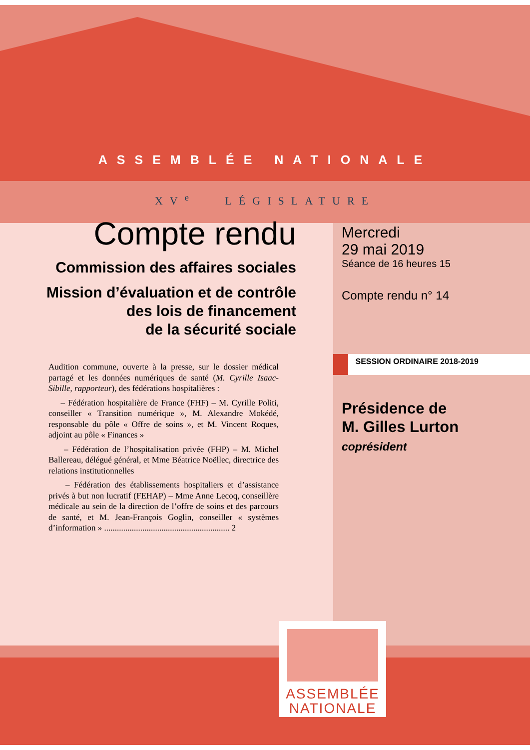ASSEMBLÉE NATIONALE
XV<sup>e</sup> LÉGISLATURE
Compte rendu
Commission des affaires sociales
Mission d’évaluation et de contrôle
des lois de financement
de la sécurité sociale
Audition commune, ouverte à la presse, sur le dossier médical partagé et les données numériques de santé (M. Cyrille Isaac-Sibille, rapporteur), des fédérations hospitalières :
– Fédération hospitalière de France (FHF) – M. Cyrille Politi, conseiller « Transition numérique », M. Alexandre Mokédé, responsable du pôle « Offre de soins », et M. Vincent Roques, adjoint au pôle « Finances »
– Fédération de l’hospitalisation privée (FHP) – M. Michel Ballereau, délégué général, et Mme Béatrice Noëllec, directrice des relations institutionnelles
– Fédération des établissements hospitaliers et d’assistance privés à but non lucratif (FEHAP) – Mme Anne Lecoq, conseillère médicale au sein de la direction de l’offre de soins et des parcours de santé, et M. Jean-François Goglin, conseiller « systèmes d’information » ........................................................... 2
Mercredi
29 mai 2019
Séance de 16 heures 15
Compte rendu n° 14
SESSION ORDINAIRE 2018-2019
Présidence de
M. Gilles Lurton
coprésident
ASSEMBLÉE
NATIONALE